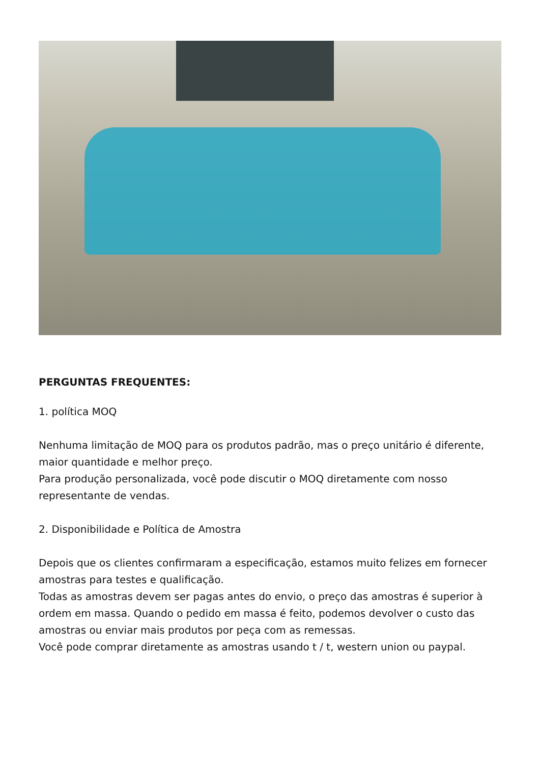PERGUNTAS FREQUENTES:
1. política MOQ
Nenhuma limitação de MOQ para os produtos padrão, mas o preço unitário é diferente, maior quantidade e melhor preço.
Para produção personalizada, você pode discutir o MOQ diretamente com nosso representante de vendas.
2. Disponibilidade e Política de Amostra
Depois que os clientes confirmaram a especificação, estamos muito felizes em fornecer amostras para testes e qualificação.
Todas as amostras devem ser pagas antes do envio, o preço das amostras é superior à ordem em massa. Quando o pedido em massa é feito, podemos devolver o custo das amostras ou enviar mais produtos por peça com as remessas.
Você pode comprar diretamente as amostras usando t / t, western union ou paypal.